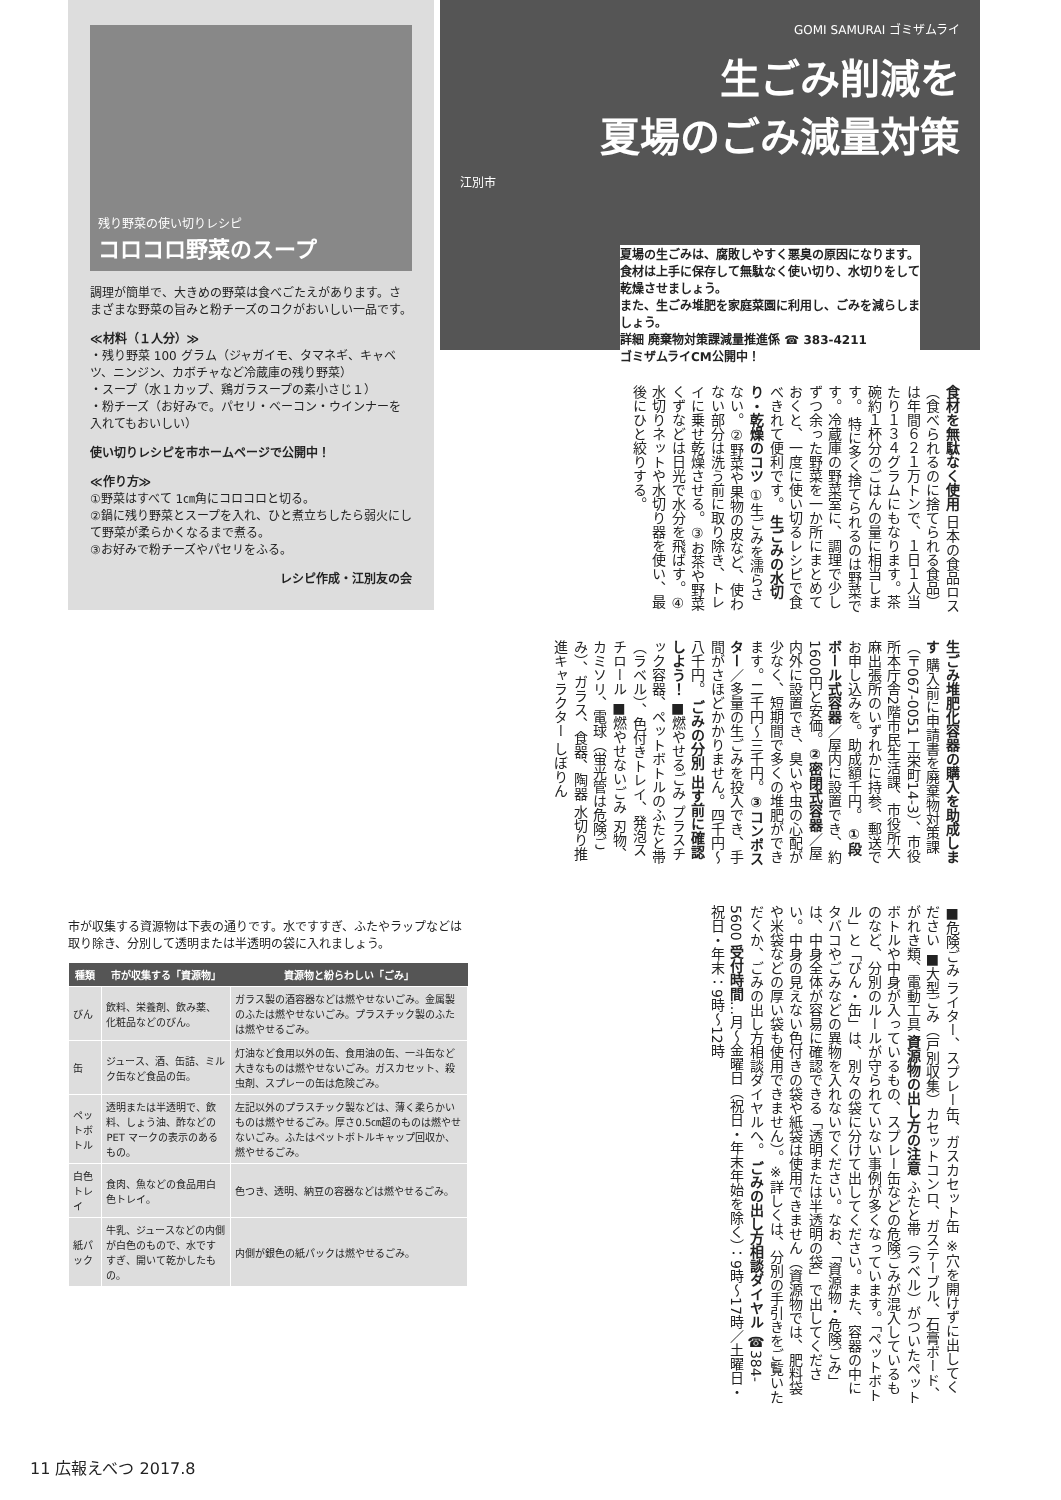残り野菜の使い切りレシピ
コロコロ野菜のスープ
調理が簡単で、大きめの野菜は食べごたえがあります。さまざまな野菜の旨みと粉チーズのコクがおいしい一品です。
≪材料（１人分）≫
・残り野菜 100 グラム（ジャガイモ、タマネギ、キャベツ、ニンジン、カボチャなど冷蔵庫の残り野菜）
・スープ（水１カップ、鶏ガラスープの素小さじ１）
・粉チーズ（お好みで。パセリ・ベーコン・ウインナーを入れてもおいしい）
使い切りレシピを市ホームページで公開中！
≪作り方≫
①野菜はすべて 1㎝角にコロコロと切る。
②鍋に残り野菜とスープを入れ、ひと煮立ちしたら弱火にして野菜が柔らかくなるまで煮る。
③お好みで粉チーズやパセリをふる。
レシピ作成・江別友の会
GOMI SAMURAI ゴミザムライ
生ごみ削減を
夏場のごみ減量対策
江別市
夏場の生ごみは、腐敗しやすく悪臭の原因になります。食材は上手に保存して無駄なく使い切り、水切りをして乾燥させましょう。
また、生ごみ堆肥を家庭菜園に利用し、ごみを減らしましょう。
詳細 廃棄物対策課減量推進係 ☎ 383-4211
ゴミザムライCM公開中！
食材を無駄なく使用 日本の食品ロス（食べられるのに捨てられる食品）は年間６２１万トンで、１日１人当たり１３４グラムにもなります。茶碗約１杯分のごはんの量に相当します。 特に多く捨てられるのは野菜です。冷蔵庫の野菜室に、調理で少しずつ余った野菜を一か所にまとめておくと、一度に使い切るレシピで食べきれて便利です。 生ごみの水切り・乾燥のコツ ①生ごみを濡らさない。②野菜や果物の皮など、使わない部分は洗う前に取り除き、トレイに乗せ乾燥させる。③お茶や野菜くずなどは日光で水分を飛ばす。④水切りネットや水切り器を使い、最後にひと絞りする。
生ごみ堆肥化容器の購入を助成します 購入前に申請書を廃棄物対策課（〒067-0051 工栄町14-3）、市役所本庁舎2階市民生活課、市役所大麻出張所のいずれかに持参、郵送でお申し込みを。助成額千円。 ①段ボール式容器／屋内に設置でき、約1600円と安価。②密閉式容器／屋内外に設置でき、臭いや虫の心配が少なく、短期間で多くの堆肥ができます。二千円～三千円。③コンポスター／多量の生ごみを投入でき、手間がさほどかかりません。四千円～八千円。 ごみの分別 出す前に確認しよう！ ■燃やせるごみ プラスチック容器、ペットボトルのふたと帯（ラベル）、色付きトレイ、発泡スチロール ■燃やせないごみ 刃物、カミソリ、電球（蛍光管は危険ごみ）、ガラス、食器、陶器 水切り推進キャラクター しぼりん
■危険ごみ ライター、スプレー缶、ガスカセット缶 ※穴を開けずに出してください ■大型ごみ（戸別収集）カセットコンロ、ガステーブル、石膏ボード、がれき類、電動工具 資源物の出し方の注意 ふたと帯（ラベル）がついたペットボトルや中身が入っているもの、スプレー缶などの危険ごみが混入しているものなど、分別のルールが守られていない事例が多くなっています。「ペットボトル」と「びん・缶」は、別々の袋に分けて出してください。また、容器の中にタバコやごみなどの異物を入れないでください。なお、「資源物・危険ごみ」は、中身全体が容易に確認できる「透明または半透明の袋」で出してください。中身の見えない色付きの袋や紙袋は使用できません（資源物では、肥料袋や米袋などの厚い袋も使用できません）。※詳しくは、分別の手引きをご覧いただくか、ごみの出し方相談ダイヤルへ。 ごみの出し方相談ダイヤル ☎384-5600 受付時間…月～金曜日（祝日・年末年始を除く）：9時～17時／土曜日・祝日・年末：9時～12時
市が収集する資源物は下表の通りです。水ですすぎ、ふたやラップなどは取り除き、分別して透明または半透明の袋に入れましょう。
| 種類 | 市が収集する「資源物」 | 資源物と紛らわしい「ごみ」 |
| --- | --- | --- |
| びん | 飲料、栄養剤、飲み薬、化粧品などのびん。 | ガラス製の酒容器などは燃やせないごみ。金属製のふたは燃やせないごみ。プラスチック製のふたは燃やせるごみ。 |
| 缶 | ジュース、酒、缶詰、ミルク缶など食品の缶。 | 灯油など食用以外の缶、食用油の缶、一斗缶など大きなものは燃やせないごみ。ガスカセット、殺虫剤、スプレーの缶は危険ごみ。 |
| ペットボトル | 透明または半透明で、飲料、しょう油、酢などの PET マークの表示のあるもの。 | 左記以外のプラスチック製などは、薄く柔らかいものは燃やせるごみ。厚さ0.5㎝超のものは燃やせないごみ。ふたはペットボトルキャップ回収か、燃やせるごみ。 |
| 白色トレイ | 食肉、魚などの食品用白色トレイ。 | 色つき、透明、納豆の容器などは燃やせるごみ。 |
| 紙パック | 牛乳、ジュースなどの内側が白色のもので、水ですすぎ、開いて乾かしたもの。 | 内側が銀色の紙パックは燃やせるごみ。 |
11 広報えべつ 2017.8